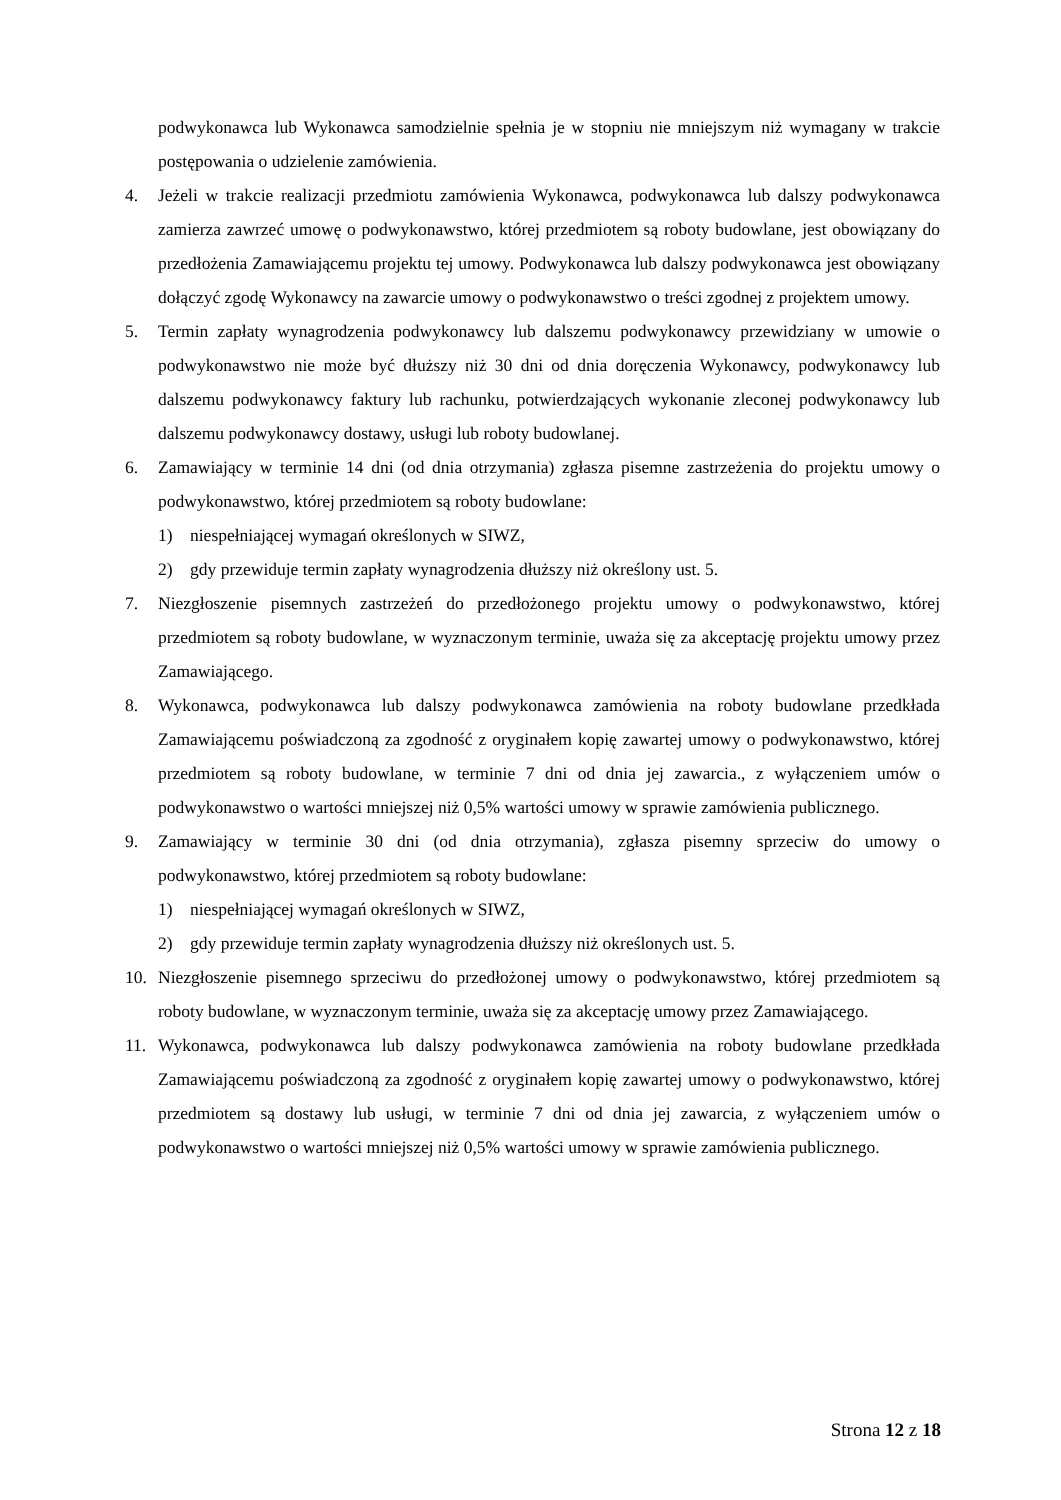podwykonawca lub Wykonawca samodzielnie spełnia je w stopniu nie mniejszym niż wymagany w trakcie postępowania o udzielenie zamówienia.
4. Jeżeli w trakcie realizacji przedmiotu zamówienia Wykonawca, podwykonawca lub dalszy podwykonawca zamierza zawrzeć umowę o podwykonawstwo, której przedmiotem są roboty budowlane, jest obowiązany do przedłożenia Zamawiającemu projektu tej umowy. Podwykonawca lub dalszy podwykonawca jest obowiązany dołączyć zgodę Wykonawcy na zawarcie umowy o podwykonawstwo o treści zgodnej z projektem umowy.
5. Termin zapłaty wynagrodzenia podwykonawcy lub dalszemu podwykonawcy przewidziany w umowie o podwykonawstwo nie może być dłuższy niż 30 dni od dnia doręczenia Wykonawcy, podwykonawcy lub dalszemu podwykonawcy faktury lub rachunku, potwierdzających wykonanie zleconej podwykonawcy lub dalszemu podwykonawcy dostawy, usługi lub roboty budowlanej.
6. Zamawiający w terminie 14 dni (od dnia otrzymania) zgłasza pisemne zastrzeżenia do projektu umowy o podwykonawstwo, której przedmiotem są roboty budowlane:
1) niespełniającej wymagań określonych w SIWZ,
2) gdy przewiduje termin zapłaty wynagrodzenia dłuższy niż określony ust. 5.
7. Niezgłoszenie pisemnych zastrzeżeń do przedłożonego projektu umowy o podwykonawstwo, której przedmiotem są roboty budowlane, w wyznaczonym terminie, uważa się za akceptację projektu umowy przez Zamawiającego.
8. Wykonawca, podwykonawca lub dalszy podwykonawca zamówienia na roboty budowlane przedkłada Zamawiającemu poświadczoną za zgodność z oryginałem kopię zawartej umowy o podwykonawstwo, której przedmiotem są roboty budowlane, w terminie 7 dni od dnia jej zawarcia., z wyłączeniem umów o podwykonawstwo o wartości mniejszej niż 0,5% wartości umowy w sprawie zamówienia publicznego.
9. Zamawiający w terminie 30 dni (od dnia otrzymania), zgłasza pisemny sprzeciw do umowy o podwykonawstwo, której przedmiotem są roboty budowlane:
1) niespełniającej wymagań określonych w SIWZ,
2) gdy przewiduje termin zapłaty wynagrodzenia dłuższy niż określonych ust. 5.
10. Niezgłoszenie pisemnego sprzeciwu do przedłożonej umowy o podwykonawstwo, której przedmiotem są roboty budowlane, w wyznaczonym terminie, uważa się za akceptację umowy przez Zamawiającego.
11. Wykonawca, podwykonawca lub dalszy podwykonawca zamówienia na roboty budowlane przedkłada Zamawiającemu poświadczoną za zgodność z oryginałem kopię zawartej umowy o podwykonawstwo, której przedmiotem są dostawy lub usługi, w terminie 7 dni od dnia jej zawarcia, z wyłączeniem umów o podwykonawstwo o wartości mniejszej niż 0,5% wartości umowy w sprawie zamówienia publicznego.
Strona 12 z 18